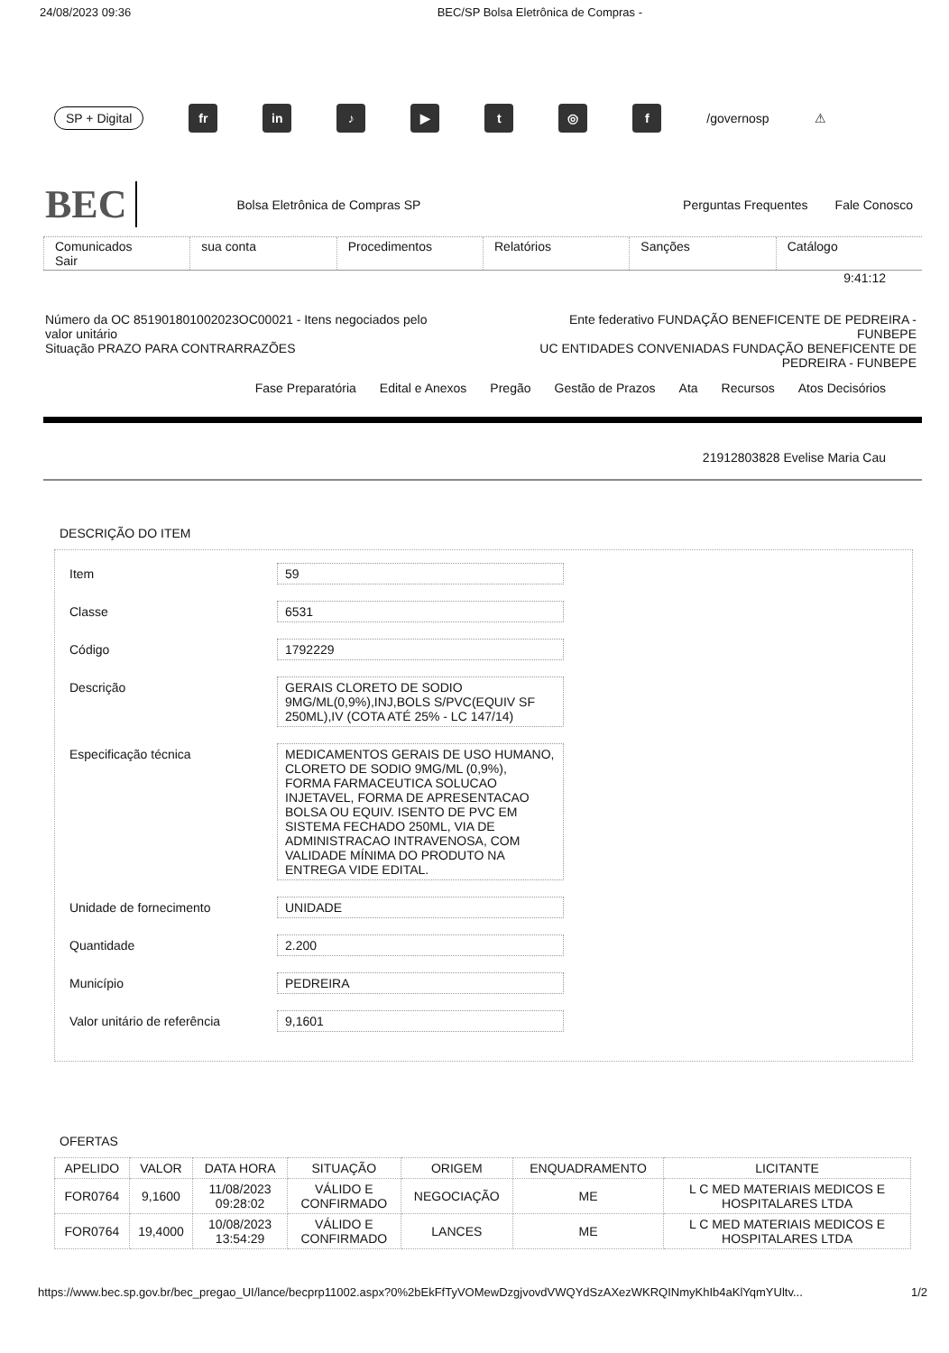24/08/2023 09:36 BEC/SP Bolsa Eletrônica de Compras -
SP + Digital fr in ♪ ▶ t ◎ f /governosp ⚠
BEC Bolsa Eletrônica de Compras SP Perguntas Frequentes Fale Conosco
Comunicados
Sair
sua conta Procedimentos Relatórios Sanções Catálogo
9:41:12
Número da OC 851901801002023OC00021 - Itens negociados pelo
valor unitário
Situação PRAZO PARA CONTRARRAZÕES
Ente federativo FUNDAÇÃO BENEFICENTE DE PEDREIRA -
FUNBEPE
UC ENTIDADES CONVENIADAS FUNDAÇÃO BENEFICENTE DE
PEDREIRA - FUNBEPE
Fase Preparatória Edital e Anexos Pregão Gestão de Prazos Ata Recursos Atos Decisórios
21912803828 Evelise Maria Cau
DESCRIÇÃO DO ITEM
Item 59
Classe 6531
Código 1792229
Descrição GERAIS CLORETO DE SODIO 9MG/ML(0,9%),INJ,BOLS S/PVC(EQUIV SF 250ML),IV (COTA ATÉ 25% - LC 147/14)
Especificação técnica MEDICAMENTOS GERAIS DE USO HUMANO, CLORETO DE SODIO 9MG/ML (0,9%), FORMA FARMACEUTICA SOLUCAO INJETAVEL, FORMA DE APRESENTACAO BOLSA OU EQUIV. ISENTO DE PVC EM SISTEMA FECHADO 250ML, VIA DE ADMINISTRACAO INTRAVENOSA, COM VALIDADE MÍNIMA DO PRODUTO NA ENTREGA VIDE EDITAL.
Unidade de fornecimento UNIDADE
Quantidade 2.200
Município PEDREIRA
Valor unitário de referência
9,1601
OFERTAS
| APELIDO | VALOR | DATA HORA | SITUAÇÃO | ORIGEM | ENQUADRAMENTO | LICITANTE |
| --- | --- | --- | --- | --- | --- | --- |
| FOR0764 | 9,1600 | 11/08/2023 09:28:02 | VÁLIDO E CONFIRMADO | NEGOCIAÇÃO | ME | L C MED MATERIAIS MEDICOS E HOSPITALARES LTDA |
| FOR0764 | 19,4000 | 10/08/2023 13:54:29 | VÁLIDO E CONFIRMADO | LANCES | ME | L C MED MATERIAIS MEDICOS E HOSPITALARES LTDA |
https://www.bec.sp.gov.br/bec_pregao_UI/lance/becprp11002.aspx?0%2bEkFfTyVOMewDzgjvovdVWQYdSzAXezWKRQINmyKhIb4aKlYqmYUltv... 1/2